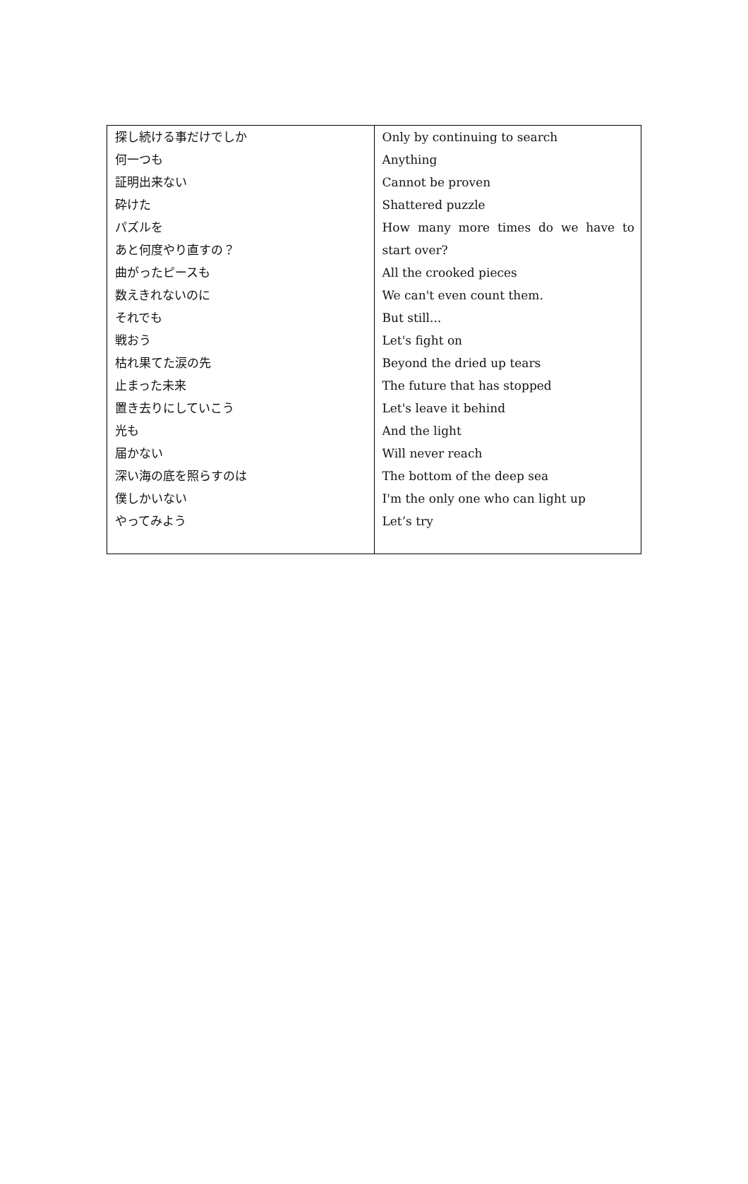| 探し続ける事だけでしか 何一つも 証明出来ない 砕けた パズルを あと何度やり直すの？ 曲がったピースも 数えきれないのに それでも 戦おう 枯れ果てた涙の先 止まった未来 置き去りにしていこう 光も 届かない 深い海の底を照らすのは 僕しかいない やってみよう | Only by continuing to search Anything Cannot be proven Shattered puzzle How many more times do we have to start over? All the crooked pieces We can't even count them. But still... Let's fight on Beyond the dried up tears The future that has stopped Let's leave it behind And the light Will never reach The bottom of the deep sea I'm the only one who can light up Let’s try |